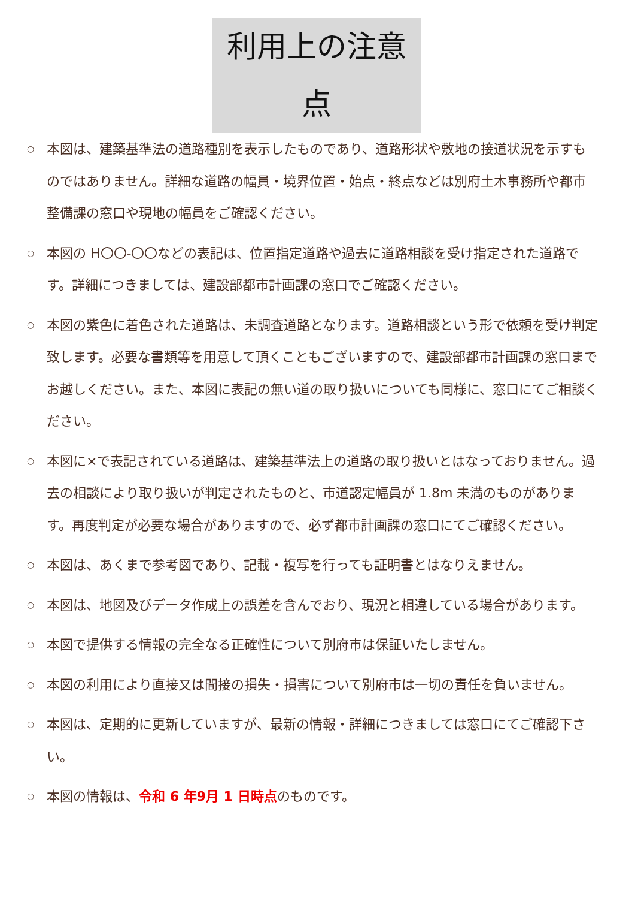利用上の注意点
○ 本図は、建築基準法の道路種別を表示したものであり、道路形状や敷地の接道状況を示すものではありません。詳細な道路の幅員・境界位置・始点・終点などは別府土木事務所や都市整備課の窓口や現地の幅員をご確認ください。
○ 本図の H〇〇-〇〇などの表記は、位置指定道路や過去に道路相談を受け指定された道路です。詳細につきましては、建設部都市計画課の窓口でご確認ください。
○ 本図の紫色に着色された道路は、未調査道路となります。道路相談という形で依頼を受け判定致します。必要な書類等を用意して頂くこともございますので、建設部都市計画課の窓口までお越しください。また、本図に表記の無い道の取り扱いについても同様に、窓口にてご相談ください。
○ 本図に×で表記されている道路は、建築基準法上の道路の取り扱いとはなっておりません。過去の相談により取り扱いが判定されたものと、市道認定幅員が 1.8m 未満のものがあります。再度判定が必要な場合がありますので、必ず都市計画課の窓口にてご確認ください。
○ 本図は、あくまで参考図であり、記載・複写を行っても証明書とはなりえません。
○ 本図は、地図及びデータ作成上の誤差を含んでおり、現況と相違している場合があります。
○ 本図で提供する情報の完全なる正確性について別府市は保証いたしません。
○ 本図の利用により直接又は間接の損失・損害について別府市は一切の責任を負いません。
○ 本図は、定期的に更新していますが、最新の情報・詳細につきましては窓口にてご確認下さい。
○ 本図の情報は、令和 6 年9月 1 日時点のものです。